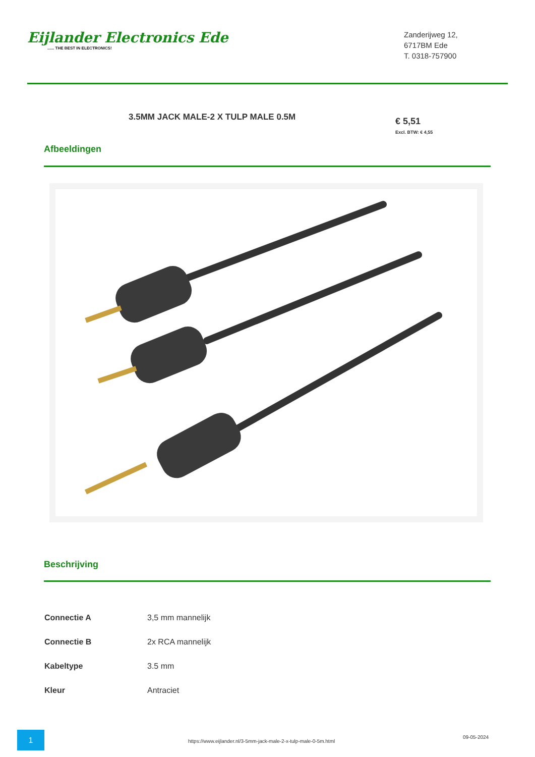Eijlander Electronics Ede...... THE BEST IN ELECTRONICS!
Zanderijweg 12,
6717BM Ede
T. 0318-757900
3.5MM JACK MALE-2 X TULP MALE 0.5M
€ 5,51
Excl. BTW: € 4,55
Afbeeldingen
Beschrijving
| Connectie A | 3,5 mm mannelijk |
| Connectie B | 2x RCA mannelijk |
| Kabeltype | 3.5 mm |
| Kleur | Antraciet |
1
https://www.eijlander.nl/3-5mm-jack-male-2-x-tulp-male-0-5m.html
09-05-2024